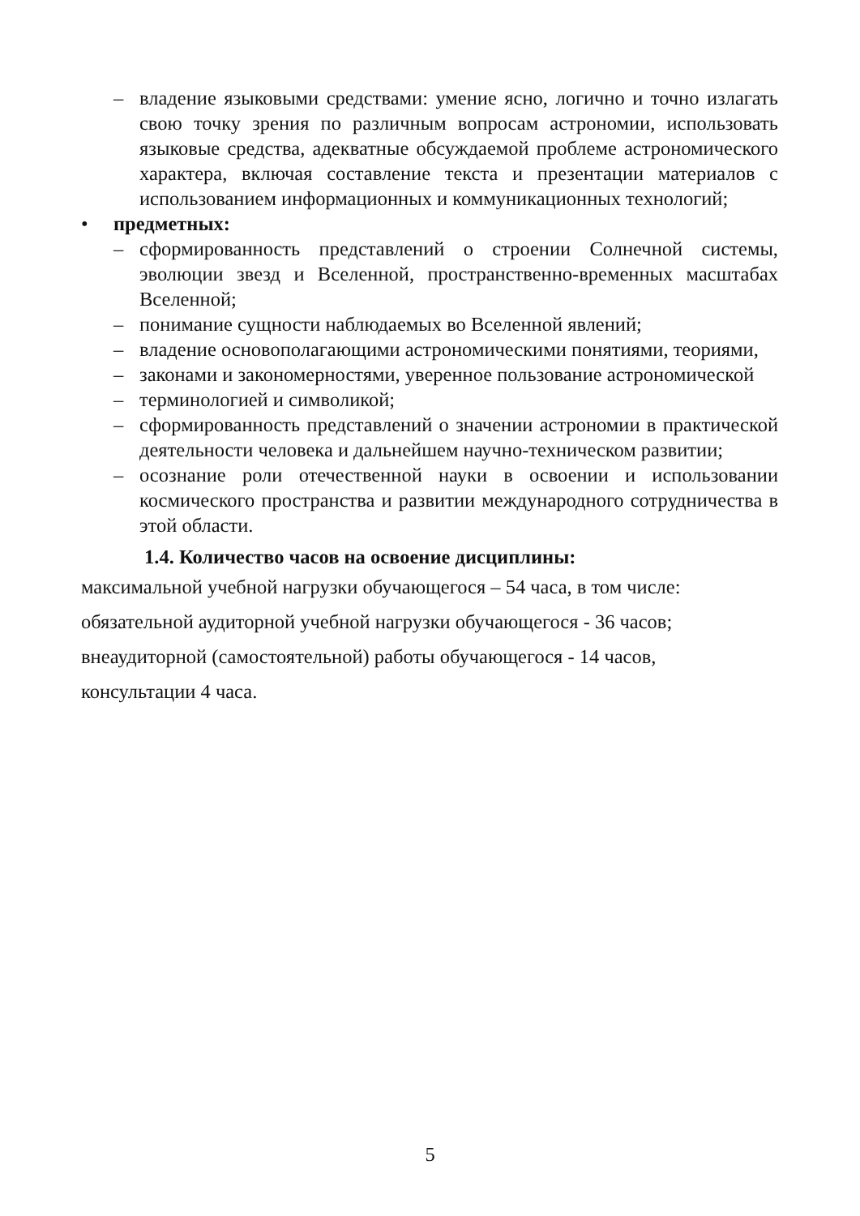– владение языковыми средствами: умение ясно, логично и точно излагать свою точку зрения по различным вопросам астрономии, использовать языковые средства, адекватные обсуждаемой проблеме астрономического характера, включая составление текста и презентации материалов с использованием информационных и коммуникационных технологий;
• предметных:
– сформированность представлений о строении Солнечной системы, эволюции звезд и Вселенной, пространственно-временных масштабах Вселенной;
– понимание сущности наблюдаемых во Вселенной явлений;
– владение основополагающими астрономическими понятиями, теориями,
– законами и закономерностями, уверенное пользование астрономической
– терминологией и символикой;
– сформированность представлений о значении астрономии в практической деятельности человека и дальнейшем научно-техническом развитии;
– осознание роли отечественной науки в освоении и использовании космического пространства и развитии международного сотрудничества в этой области.
1.4. Количество часов на освоение дисциплины:
максимальной учебной нагрузки обучающегося – 54 часа, в том числе:
обязательной аудиторной учебной нагрузки обучающегося - 36 часов;
внеаудиторной (самостоятельной) работы обучающегося - 14 часов,
консультации 4 часа.
5